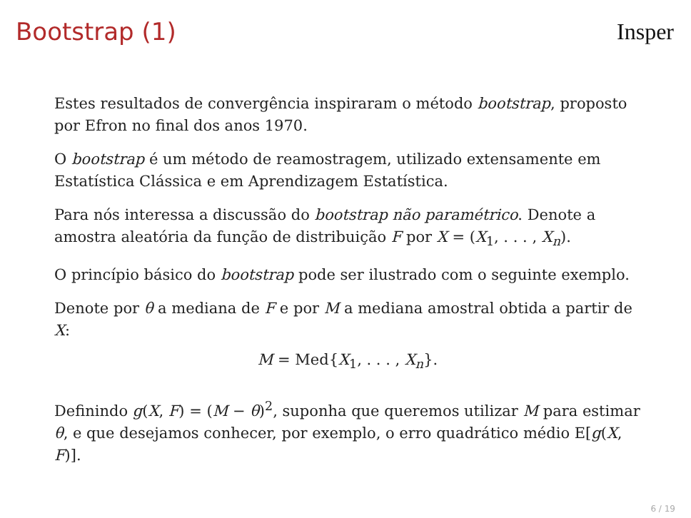Bootstrap (1) Insper
Estes resultados de convergência inspiraram o método bootstrap, proposto por Efron no final dos anos 1970.
O bootstrap é um método de reamostragem, utilizado extensamente em Estatística Clássica e em Aprendizagem Estatística.
Para nós interessa a discussão do bootstrap não paramétrico. Denote a amostra aleatória da função de distribuição F por X = (X<sub>1</sub>, . . . , X<sub>n</sub>).
O princípio básico do bootstrap pode ser ilustrado com o seguinte exemplo.
Denote por θ a mediana de F e por M a mediana amostral obtida a partir de X:
M = Med{X<sub>1</sub>, . . . , X<sub>n</sub>}.
Definindo g(X, F) = (M − θ)<sup>2</sup>, suponha que queremos utilizar M para estimar θ, e que desejamos conhecer, por exemplo, o erro quadrático médio E[g(X, F)].
6 / 19